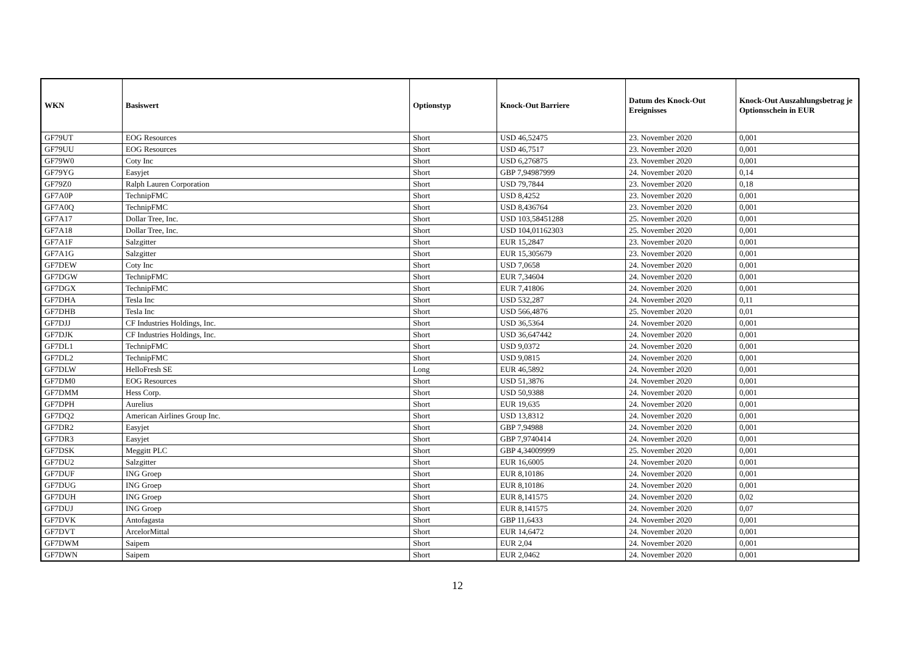| WKN | Basiswert | Optionstyp | Knock-Out Barriere | Datum des Knock-Out Ereignisses | Knock-Out Auszahlungsbetrag je Optionsschein in EUR |
| --- | --- | --- | --- | --- | --- |
| GF79UT | EOG Resources | Short | USD 46,52475 | 23. November 2020 | 0,001 |
| GF79UU | EOG Resources | Short | USD 46,7517 | 23. November 2020 | 0,001 |
| GF79W0 | Coty Inc | Short | USD 6,276875 | 23. November 2020 | 0,001 |
| GF79YG | Easyjet | Short | GBP 7,94987999 | 24. November 2020 | 0,14 |
| GF79Z0 | Ralph Lauren Corporation | Short | USD 79,7844 | 23. November 2020 | 0,18 |
| GF7A0P | TechnipFMC | Short | USD 8,4252 | 23. November 2020 | 0,001 |
| GF7A0Q | TechnipFMC | Short | USD 8,436764 | 23. November 2020 | 0,001 |
| GF7A17 | Dollar Tree, Inc. | Short | USD 103,58451288 | 25. November 2020 | 0,001 |
| GF7A18 | Dollar Tree, Inc. | Short | USD 104,01162303 | 25. November 2020 | 0,001 |
| GF7A1F | Salzgitter | Short | EUR 15,2847 | 23. November 2020 | 0,001 |
| GF7A1G | Salzgitter | Short | EUR 15,305679 | 23. November 2020 | 0,001 |
| GF7DEW | Coty Inc | Short | USD 7,0658 | 24. November 2020 | 0,001 |
| GF7DGW | TechnipFMC | Short | EUR 7,34604 | 24. November 2020 | 0,001 |
| GF7DGX | TechnipFMC | Short | EUR 7,41806 | 24. November 2020 | 0,001 |
| GF7DHA | Tesla Inc | Short | USD 532,287 | 24. November 2020 | 0,11 |
| GF7DHB | Tesla Inc | Short | USD 566,4876 | 25. November 2020 | 0,01 |
| GF7DJJ | CF Industries Holdings, Inc. | Short | USD 36,5364 | 24. November 2020 | 0,001 |
| GF7DJK | CF Industries Holdings, Inc. | Short | USD 36,647442 | 24. November 2020 | 0,001 |
| GF7DL1 | TechnipFMC | Short | USD 9,0372 | 24. November 2020 | 0,001 |
| GF7DL2 | TechnipFMC | Short | USD 9,0815 | 24. November 2020 | 0,001 |
| GF7DLW | HelloFresh SE | Long | EUR 46,5892 | 24. November 2020 | 0,001 |
| GF7DM0 | EOG Resources | Short | USD 51,3876 | 24. November 2020 | 0,001 |
| GF7DMM | Hess Corp. | Short | USD 50,9388 | 24. November 2020 | 0,001 |
| GF7DPH | Aurelius | Short | EUR 19,635 | 24. November 2020 | 0,001 |
| GF7DQ2 | American Airlines Group Inc. | Short | USD 13,8312 | 24. November 2020 | 0,001 |
| GF7DR2 | Easyjet | Short | GBP 7,94988 | 24. November 2020 | 0,001 |
| GF7DR3 | Easyjet | Short | GBP 7,9740414 | 24. November 2020 | 0,001 |
| GF7DSK | Meggitt PLC | Short | GBP 4,34009999 | 25. November 2020 | 0,001 |
| GF7DU2 | Salzgitter | Short | EUR 16,6005 | 24. November 2020 | 0,001 |
| GF7DUF | ING Groep | Short | EUR 8,10186 | 24. November 2020 | 0,001 |
| GF7DUG | ING Groep | Short | EUR 8,10186 | 24. November 2020 | 0,001 |
| GF7DUH | ING Groep | Short | EUR 8,141575 | 24. November 2020 | 0,02 |
| GF7DUJ | ING Groep | Short | EUR 8,141575 | 24. November 2020 | 0,07 |
| GF7DVK | Antofagasta | Short | GBP 11,6433 | 24. November 2020 | 0,001 |
| GF7DVT | ArcelorMittal | Short | EUR 14,6472 | 24. November 2020 | 0,001 |
| GF7DWM | Saipem | Short | EUR 2,04 | 24. November 2020 | 0,001 |
| GF7DWN | Saipem | Short | EUR 2,0462 | 24. November 2020 | 0,001 |
12